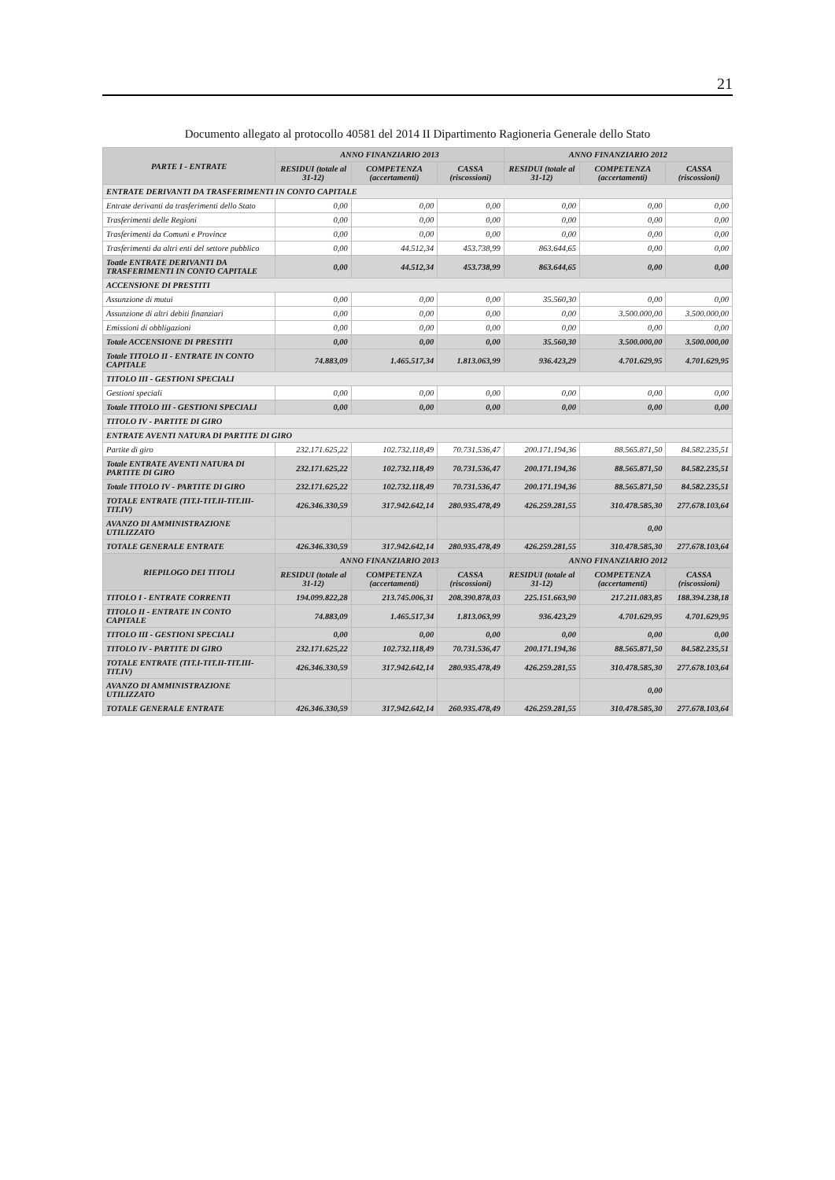21
Documento allegato al protocollo 40581 del 2014 II Dipartimento Ragioneria Generale dello Stato
| PARTE I - ENTRATE | ANNO FINANZIARIO 2013 | | | ANNO FINANZIARIO 2012 | | |
| --- | --- | --- | --- | --- | --- | --- |
| | RESIDUI (totale al 31-12) | COMPETENZA (accertamenti) | CASSA (riscossioni) | RESIDUI (totale al 31-12) | COMPETENZA (accertamenti) | CASSA (riscossioni) |
| ENTRATE DERIVANTI DA TRASFERIMENTI IN CONTO CAPITALE | | | | | | |
| Entrate derivanti da trasferimenti dello Stato | 0,00 | 0,00 | 0,00 | 0,00 | 0,00 | 0,00 |
| Trasferimenti delle Regioni | 0,00 | 0,00 | 0,00 | 0,00 | 0,00 | 0,00 |
| Trasferimenti da Comuni e Province | 0,00 | 0,00 | 0,00 | 0,00 | 0,00 | 0,00 |
| Trasferimenti da altri enti del settore pubblico | 0,00 | 44.512,34 | 453.738,99 | 863.644,65 | 0,00 | 0,00 |
| Toatle ENTRATE DERIVANTI DA TRASFERIMENTI IN CONTO CAPITALE | 0,00 | 44.512,34 | 453.738,99 | 863.644,65 | 0,00 | 0,00 |
| ACCENSIONE DI PRESTITI | | | | | | |
| Assunzione di mutui | 0,00 | 0,00 | 0,00 | 35.560,30 | 0,00 | 0,00 |
| Assunzione di altri debiti finanziari | 0,00 | 0,00 | 0,00 | 0,00 | 3.500.000,00 | 3.500.000,00 |
| Emissioni di obbligazioni | 0,00 | 0,00 | 0,00 | 0,00 | 0,00 | 0,00 |
| Totale ACCENSIONE DI PRESTITI | 0,00 | 0,00 | 0,00 | 35.560,30 | 3.500.000,00 | 3.500.000,00 |
| Totale TITOLO II - ENTRATE IN CONTO CAPITALE | 74.883,09 | 1.465.517,34 | 1.813.063,99 | 936.423,29 | 4.701.629,95 | 4.701.629,95 |
| TITOLO III - GESTIONI SPECIALI | | | | | | |
| Gestioni speciali | 0,00 | 0,00 | 0,00 | 0,00 | 0,00 | 0,00 |
| Totale TITOLO III - GESTIONI SPECIALI | 0,00 | 0,00 | 0,00 | 0,00 | 0,00 | 0,00 |
| TITOLO IV - PARTITE DI GIRO | | | | | | |
| ENTRATE AVENTI NATURA DI PARTITE DI GIRO | | | | | | |
| Partite di giro | 232.171.625,22 | 102.732.118,49 | 70.731.536,47 | 200.171.194,36 | 88.565.871,50 | 84.582.235,51 |
| Totale ENTRATE AVENTI NATURA DI PARTITE DI GIRO | 232.171.625,22 | 102.732.118,49 | 70.731.536,47 | 200.171.194,36 | 88.565.871,50 | 84.582.235,51 |
| Totale TITOLO IV - PARTITE DI GIRO | 232.171.625,22 | 102.732.118,49 | 70.731.536,47 | 200.171.194,36 | 88.565.871,50 | 84.582.235,51 |
| TOTALE ENTRATE (TIT.I-TIT.II-TIT.III-TIT.IV) | 426.346.330,59 | 317.942.642,14 | 280.935.478,49 | 426.259.281,55 | 310.478.585,30 | 277.678.103,64 |
| AVANZO DI AMMINISTRAZIONE UTILIZZATO | | | | | 0,00 | |
| TOTALE GENERALE ENTRATE | 426.346.330,59 | 317.942.642,14 | 280.935.478,49 | 426.259.281,55 | 310.478.585,30 | 277.678.103,64 |
| RIEPILOGO DEI TITOLI | ANNO FINANZIARIO 2013 | | | ANNO FINANZIARIO 2012 | | |
| | RESIDUI (totale al 31-12) | COMPETENZA (accertamenti) | CASSA (riscossioni) | RESIDUI (totale al 31-12) | COMPETENZA (accertamenti) | CASSA (riscossioni) |
| TITOLO I - ENTRATE CORRENTI | 194.099.822,28 | 213.745.006,31 | 208.390.878,03 | 225.151.663,90 | 217.211.083,85 | 188.394.238,18 |
| TITOLO II - ENTRATE IN CONTO CAPITALE | 74.883,09 | 1.465.517,34 | 1.813.063,99 | 936.423,29 | 4.701.629,95 | 4.701.629,95 |
| TITOLO III - GESTIONI SPECIALI | 0,00 | 0,00 | 0,00 | 0,00 | 0,00 | 0,00 |
| TITOLO IV - PARTITE DI GIRO | 232.171.625,22 | 102.732.118,49 | 70.731.536,47 | 200.171.194,36 | 88.565.871,50 | 84.582.235,51 |
| TOTALE ENTRATE (TIT.I-TIT.II-TIT.III-TIT.IV) | 426.346.330,59 | 317.942.642,14 | 280.935.478,49 | 426.259.281,55 | 310.478.585,30 | 277.678.103,64 |
| AVANZO DI AMMINISTRAZIONE UTILIZZATO | | | | | 0,00 | |
| TOTALE GENERALE ENTRATE | 426.346.330,59 | 317.942.642,14 | 260.935.478,49 | 426.259.281,55 | 310.478.585,30 | 277.678.103,64 |